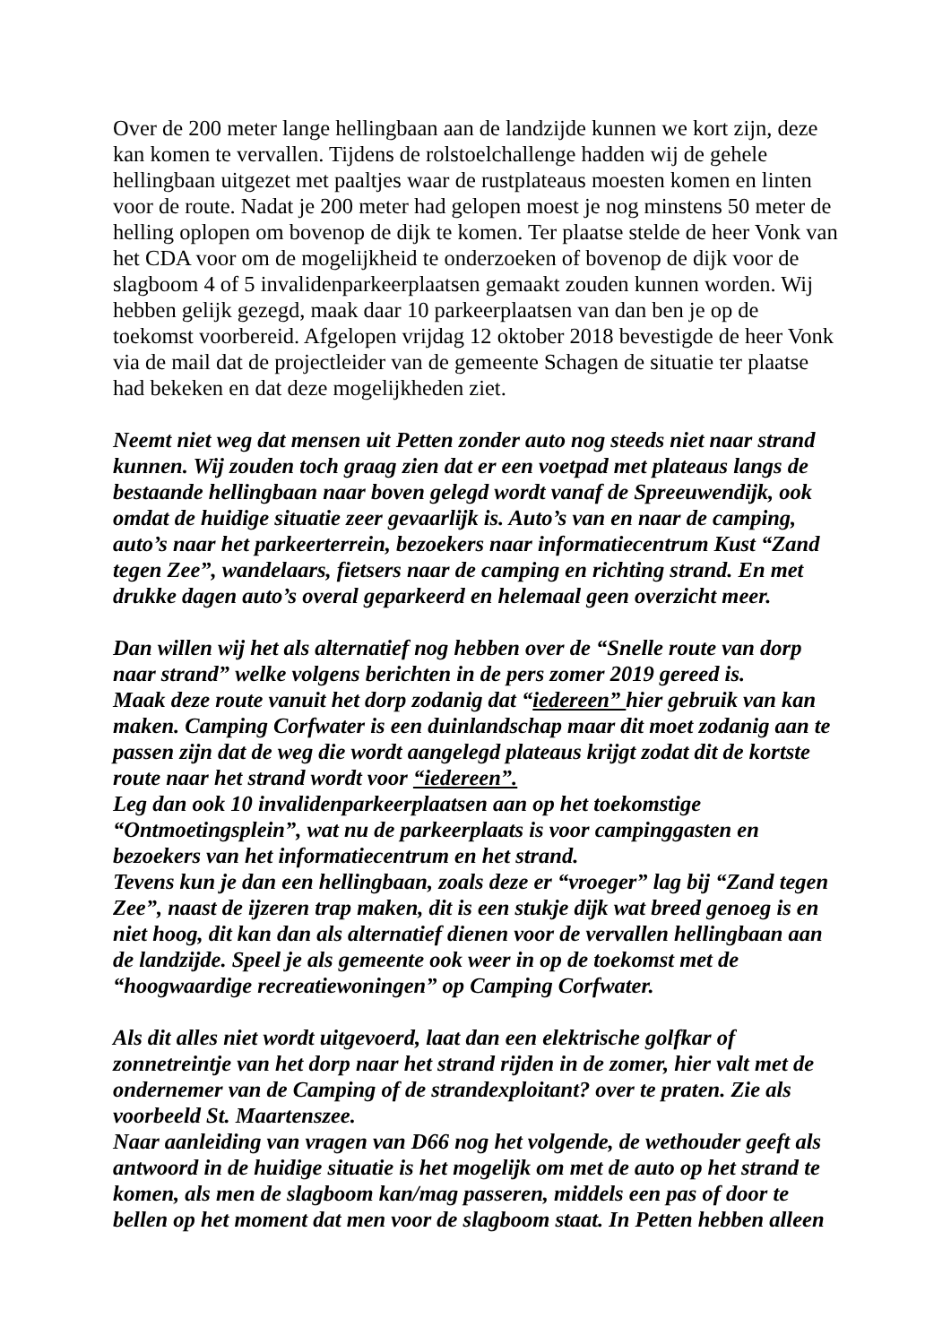Over de 200 meter lange hellingbaan aan de landzijde kunnen we kort zijn, deze kan komen te vervallen. Tijdens de rolstoelchallenge hadden wij de gehele hellingbaan uitgezet met paaltjes waar de rustplateaus moesten komen en linten voor de route. Nadat je 200 meter had gelopen moest je nog minstens 50 meter de helling oplopen om bovenop de dijk te komen. Ter plaatse stelde de heer Vonk van het CDA voor om de mogelijkheid te onderzoeken of bovenop de dijk voor de slagboom 4 of 5 invalidenparkeerplaatsen gemaakt zouden kunnen worden. Wij hebben gelijk gezegd, maak daar 10 parkeerplaatsen van dan ben je op de toekomst voorbereid. Afgelopen vrijdag 12 oktober 2018 bevestigde de heer Vonk via de mail dat de projectleider van de gemeente Schagen de situatie ter plaatse had bekeken en dat deze mogelijkheden ziet.
Neemt niet weg dat mensen uit Petten zonder auto nog steeds niet naar strand kunnen. Wij zouden toch graag zien dat er een voetpad met plateaus langs de bestaande hellingbaan naar boven gelegd wordt vanaf de Spreeuwendijk, ook omdat de huidige situatie zeer gevaarlijk is. Auto’s van en naar de camping, auto’s naar het parkeerterrein, bezoekers naar informatiecentrum Kust “Zand tegen Zee”, wandelaars, fietsers naar de camping en richting strand. En met drukke dagen auto’s overal geparkeerd en helemaal geen overzicht meer.
Dan willen wij het als alternatief nog hebben over de “Snelle route van dorp naar strand” welke volgens berichten in de pers zomer 2019 gereed is.
Maak deze route vanuit het dorp zodanig dat “iedereen” hier gebruik van kan maken. Camping Corfwater is een duinlandschap maar dit moet zodanig aan te passen zijn dat de weg die wordt aangelegd plateaus krijgt zodat dit de kortste route naar het strand wordt voor “iedereen”.
Leg dan ook 10 invalidenparkeerplaatsen aan op het toekomstige “Ontmoetingsplein”, wat nu de parkeerplaats is voor campinggasten en bezoekers van het informatiecentrum en het strand.
Tevens kun je dan een hellingbaan, zoals deze er “vroeger” lag bij “Zand tegen Zee”, naast de ijzeren trap maken, dit is een stukje dijk wat breed genoeg is en niet hoog, dit kan dan als alternatief dienen voor de vervallen hellingbaan aan de landzijde. Speel je als gemeente ook weer in op de toekomst met de “hoogwaardige recreatiewoningen” op Camping Corfwater.
Als dit alles niet wordt uitgevoerd, laat dan een elektrische golfkar of zonnetreintje van het dorp naar het strand rijden in de zomer, hier valt met de ondernemer van de Camping of de strandexploitant? over te praten. Zie als voorbeeld St. Maartenszee.
Naar aanleiding van vragen van D66 nog het volgende, de wethouder geeft als antwoord in de huidige situatie is het mogelijk om met de auto op het strand te komen, als men de slagboom kan/mag passeren, middels een pas of door te bellen op het moment dat men voor de slagboom staat. In Petten hebben alleen